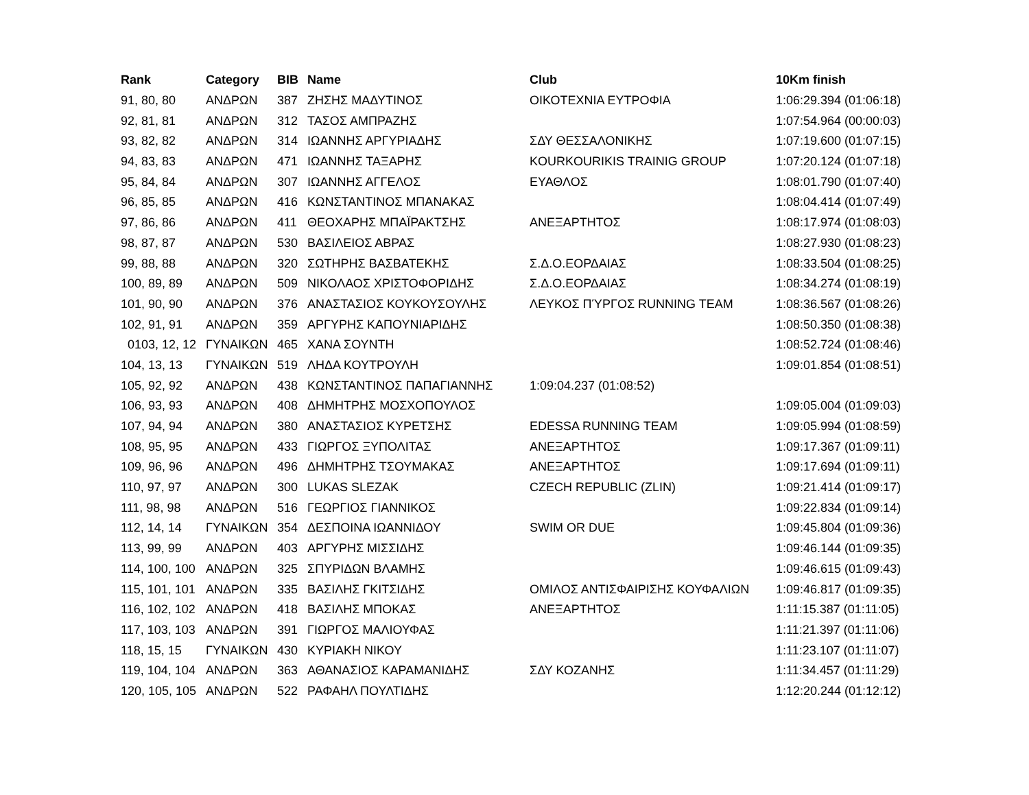| Rank | Category | BIB | Name | Club | 10Km finish |
| --- | --- | --- | --- | --- | --- |
| 91, 80, 80 | ΑΝΔΡΩΝ | 387 | ΖΗΣΗΣ ΜΑΔΥΤΙΝΟΣ | ΟΙΚΟΤΕΧΝΙΑ ΕΥΤΡΟΦΙΑ | 1:06:29.394 (01:06:18) |
| 92, 81, 81 | ΑΝΔΡΩΝ | 312 | ΤΑΣΟΣ ΑΜΠΡΑΖΗΣ | | 1:07:54.964 (00:00:03) |
| 93, 82, 82 | ΑΝΔΡΩΝ | 314 | ΙΩΑΝΝΗΣ ΑΡΓΥΡΙΑΔΗΣ | ΣΔΥ ΘΕΣΣΑΛΟΝΙΚΗΣ | 1:07:19.600 (01:07:15) |
| 94, 83, 83 | ΑΝΔΡΩΝ | 471 | ΙΩΑΝΝΗΣ ΤΑΞΑΡΗΣ | KOURKOURIKIS TRAINIG GROUP | 1:07:20.124 (01:07:18) |
| 95, 84, 84 | ΑΝΔΡΩΝ | 307 | ΙΩΑΝΝΗΣ ΑΓΓΕΛΟΣ | ΕΥΑΘΛΟΣ | 1:08:01.790 (01:07:40) |
| 96, 85, 85 | ΑΝΔΡΩΝ | 416 | ΚΩΝΣΤΑΝΤΙΝΟΣ ΜΠΑΝΑΚΑΣ | | 1:08:04.414 (01:07:49) |
| 97, 86, 86 | ΑΝΔΡΩΝ | 411 | ΘΕΟΧΑΡΗΣ ΜΠΑΪΡΑΚΤΣΗΣ | ΑΝΕΞΑΡΤΗΤΟΣ | 1:08:17.974 (01:08:03) |
| 98, 87, 87 | ΑΝΔΡΩΝ | 530 | ΒΑΣΙΛΕΙΟΣ ΑΒΡΑΣ | | 1:08:27.930 (01:08:23) |
| 99, 88, 88 | ΑΝΔΡΩΝ | 320 | ΣΩΤΗΡΗΣ ΒΑΣΒΑΤΕΚΗΣ | Σ.Δ.Ο.ΕΟΡΔΑΙΑΣ | 1:08:33.504 (01:08:25) |
| 100, 89, 89 | ΑΝΔΡΩΝ | 509 | ΝΙΚΟΛΑΟΣ ΧΡΙΣΤΟΦΟΡΙΔΗΣ | Σ.Δ.Ο.ΕΟΡΔΑΙΑΣ | 1:08:34.274 (01:08:19) |
| 101, 90, 90 | ΑΝΔΡΩΝ | 376 | ΑΝΑΣΤΑΣΙΟΣ ΚΟΥΚΟΥΣΟΥΛΗΣ | ΛΕΥΚΟΣ ΠΎΡΓΟΣ RUNNING TEAM | 1:08:36.567 (01:08:26) |
| 102, 91, 91 | ΑΝΔΡΩΝ | 359 | ΑΡΓΥΡΗΣ ΚΑΠΟΥΝΙΑΡΙΔΗΣ | | 1:08:50.350 (01:08:38) |
| 0103, 12, 12 | ΓΥΝΑΙΚΩΝ | 465 | ΧΑΝΑ ΣΟΥΝΤΗ | | 1:08:52.724 (01:08:46) |
| 104, 13, 13 | ΓΥΝΑΙΚΩΝ | 519 | ΛΗΔΑ ΚΟΥΤΡΟΥΛΗ | | 1:09:01.854 (01:08:51) |
| 105, 92, 92 | ΑΝΔΡΩΝ | 438 | ΚΩΝΣΤΑΝΤΙΝΟΣ ΠΑΠΑΓΙΑΝΝΗΣ | 1:09:04.237 (01:08:52) | |
| 106, 93, 93 | ΑΝΔΡΩΝ | 408 | ΔΗΜΗΤΡΗΣ ΜΟΣΧΟΠΟΥΛΟΣ | | 1:09:05.004 (01:09:03) |
| 107, 94, 94 | ΑΝΔΡΩΝ | 380 | ΑΝΑΣΤΑΣΙΟΣ ΚΥΡΕΤΣΗΣ | EDESSA RUNNING TEAM | 1:09:05.994 (01:08:59) |
| 108, 95, 95 | ΑΝΔΡΩΝ | 433 | ΓΙΩΡΓΟΣ ΞΥΠΟΛΙΤΑΣ | ΑΝΕΞΑΡΤΗΤΟΣ | 1:09:17.367 (01:09:11) |
| 109, 96, 96 | ΑΝΔΡΩΝ | 496 | ΔΗΜΗΤΡΗΣ ΤΣΟΥΜΑΚΑΣ | ΑΝΕΞΑΡΤΗΤΟΣ | 1:09:17.694 (01:09:11) |
| 110, 97, 97 | ΑΝΔΡΩΝ | 300 | LUKAS SLEZAK | CZECH REPUBLIC (ZLIN) | 1:09:21.414 (01:09:17) |
| 111, 98, 98 | ΑΝΔΡΩΝ | 516 | ΓΕΩΡΓΙΟΣ ΓΙΑΝΝΙΚΟΣ | | 1:09:22.834 (01:09:14) |
| 112, 14, 14 | ΓΥΝΑΙΚΩΝ | 354 | ΔΕΣΠΟΙΝΑ ΙΩΑΝΝΙΔΟΥ | SWIM OR DUE | 1:09:45.804 (01:09:36) |
| 113, 99, 99 | ΑΝΔΡΩΝ | 403 | ΑΡΓΥΡΗΣ ΜΙΣΣΙΔΗΣ | | 1:09:46.144 (01:09:35) |
| 114, 100, 100 | ΑΝΔΡΩΝ | 325 | ΣΠΥΡΙΔΩΝ ΒΛΑΜΗΣ | | 1:09:46.615 (01:09:43) |
| 115, 101, 101 | ΑΝΔΡΩΝ | 335 | ΒΑΣΙΛΗΣ ΓΚΙΤΣΙΔΗΣ | ΟΜΙΛΟΣ ΑΝΤΙΣΦΑΙΡΙΣΗΣ ΚΟΥΦΑΛΙΩΝ | 1:09:46.817 (01:09:35) |
| 116, 102, 102 | ΑΝΔΡΩΝ | 418 | ΒΑΣΙΛΗΣ ΜΠΟΚΑΣ | ΑΝΕΞΑΡΤΗΤΟΣ | 1:11:15.387 (01:11:05) |
| 117, 103, 103 | ΑΝΔΡΩΝ | 391 | ΓΙΩΡΓΟΣ ΜΑΛΙΟΥΦΑΣ | | 1:11:21.397 (01:11:06) |
| 118, 15, 15 | ΓΥΝΑΙΚΩΝ | 430 | ΚΥΡΙΑΚΗ ΝΙΚΟΥ | | 1:11:23.107 (01:11:07) |
| 119, 104, 104 | ΑΝΔΡΩΝ | 363 | ΑΘΑΝΑΣΙΟΣ ΚΑΡΑΜΑΝΙΔΗΣ | ΣΔΥ ΚΟΖΑΝΗΣ | 1:11:34.457 (01:11:29) |
| 120, 105, 105 | ΑΝΔΡΩΝ | 522 | ΡΑΦΑΗΛ ΠΟΥΛΤΙΔΗΣ | | 1:12:20.244 (01:12:12) |